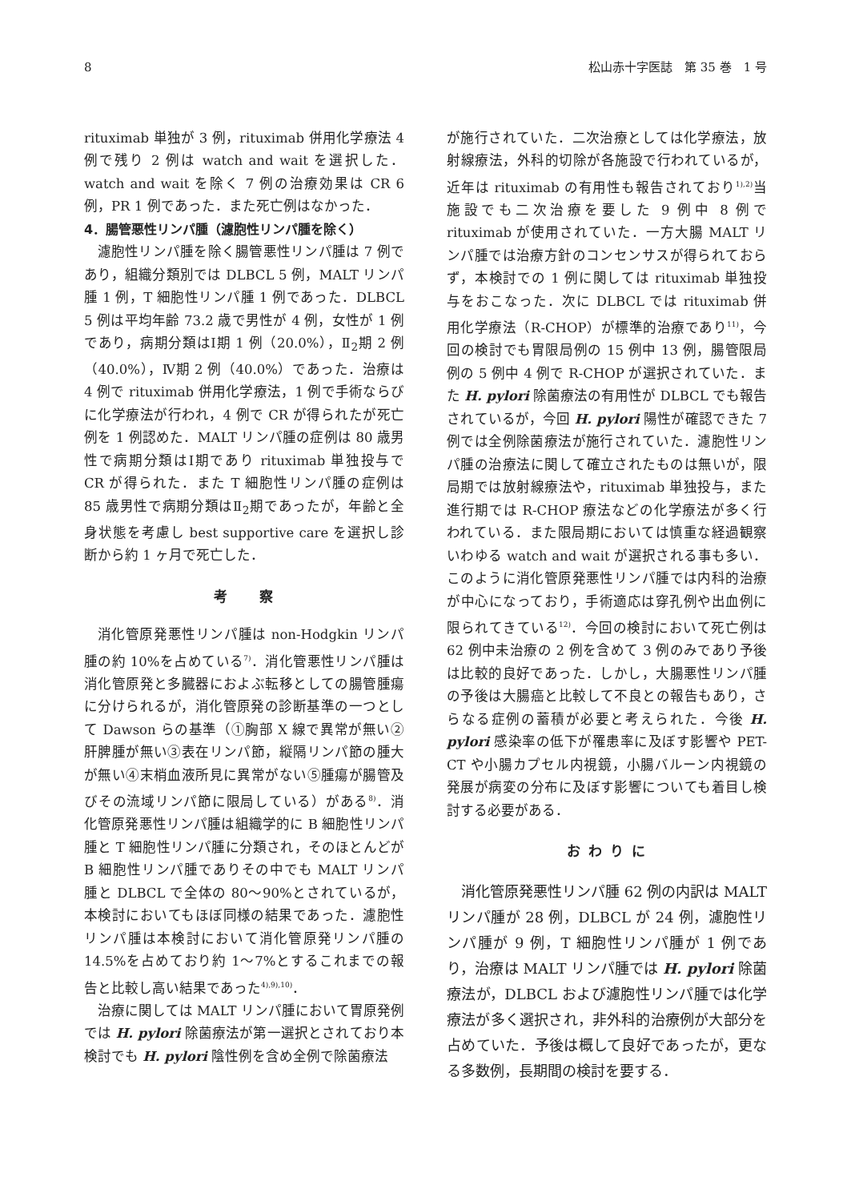8 松山赤十字医誌　第 35 巻　1 号
rituximab 単独が 3 例，rituximab 併用化学療法 4 例で残り 2 例は watch and wait を選択した．watch and wait を除く 7 例の治療効果は CR 6 例，PR 1 例であった．また死亡例はなかった．
4．腸管悪性リンパ腫（濾胞性リンパ腫を除く）
濾胞性リンパ腫を除く腸管悪性リンパ腫は 7 例であり，組織分類別では DLBCL 5 例，MALT リンパ腫 1 例，T 細胞性リンパ腫 1 例であった．DLBCL 5 例は平均年齢 73.2 歳で男性が 4 例，女性が 1 例であり，病期分類はⅠ期 1 例（20.0%），Ⅱ<sub>2</sub>期 2 例（40.0%），Ⅳ期 2 例（40.0%）であった．治療は 4 例で rituximab 併用化学療法，1 例で手術ならびに化学療法が行われ，4 例で CR が得られたが死亡例を 1 例認めた．MALT リンパ腫の症例は 80 歳男性で病期分類はⅠ期であり rituximab 単独投与で CR が得られた．また T 細胞性リンパ腫の症例は 85 歳男性で病期分類はⅡ<sub>2</sub>期であったが，年齢と全身状態を考慮し best supportive care を選択し診断から約 1 ヶ月で死亡した．
考　　察
消化管原発悪性リンパ腫は non-Hodgkin リンパ腫の約 10%を占めている<sup>7)</sup>．消化管悪性リンパ腫は消化管原発と多臓器におよぶ転移としての腸管腫瘍に分けられるが，消化管原発の診断基準の一つとして Dawson らの基準（①胸部 X 線で異常が無い②肝脾腫が無い③表在リンパ節，縦隔リンパ節の腫大が無い④末梢血液所見に異常がない⑤腫瘍が腸管及びその流域リンパ節に限局している）がある<sup>8)</sup>．消化管原発悪性リンパ腫は組織学的に B 細胞性リンパ腫と T 細胞性リンパ腫に分類され，そのほとんどが B 細胞性リンパ腫でありその中でも MALT リンパ腫と DLBCL で全体の 80〜90%とされているが，本検討においてもほぼ同様の結果であった．濾胞性リンパ腫は本検討において消化管原発リンパ腫の 14.5%を占めており約 1〜7%とするこれまでの報告と比較し高い結果であった<sup>4),9),10)</sup>．
治療に関しては MALT リンパ腫において胃原発例では H. pylori 除菌療法が第一選択とされており本検討でも H. pylori 陰性例を含め全例で除菌療法
が施行されていた．二次治療としては化学療法，放射線療法，外科的切除が各施設で行われているが，近年は rituximab の有用性も報告されており<sup>1),2)</sup>当施設でも二次治療を要した 9 例中 8 例で rituximab が使用されていた．一方大腸 MALT リンパ腫では治療方針のコンセンサスが得られておらず，本検討での 1 例に関しては rituximab 単独投与をおこなった．次に DLBCL では rituximab 併用化学療法（R-CHOP）が標準的治療であり<sup>11)</sup>，今回の検討でも胃限局例の 15 例中 13 例，腸管限局例の 5 例中 4 例で R-CHOP が選択されていた．また H. pylori 除菌療法の有用性が DLBCL でも報告されているが，今回 H. pylori 陽性が確認できた 7 例では全例除菌療法が施行されていた．濾胞性リンパ腫の治療法に関して確立されたものは無いが，限局期では放射線療法や，rituximab 単独投与，また進行期では R-CHOP 療法などの化学療法が多く行われている．また限局期においては慎重な経過観察いわゆる watch and wait が選択される事も多い．このように消化管原発悪性リンパ腫では内科的治療が中心になっており，手術適応は穿孔例や出血例に限られてきている<sup>12)</sup>．今回の検討において死亡例は 62 例中未治療の 2 例を含めて 3 例のみであり予後は比較的良好であった．しかし，大腸悪性リンパ腫の予後は大腸癌と比較して不良との報告もあり，さらなる症例の蓄積が必要と考えられた．今後 H. pylori 感染率の低下が罹患率に及ぼす影響や PET-CT や小腸カプセル内視鏡，小腸バルーン内視鏡の発展が病変の分布に及ぼす影響についても着目し検討する必要がある．
お わ り に
消化管原発悪性リンパ腫 62 例の内訳は MALT リンパ腫が 28 例，DLBCL が 24 例，濾胞性リンパ腫が 9 例，T 細胞性リンパ腫が 1 例であり，治療は MALT リンパ腫では H. pylori 除菌療法が，DLBCL および濾胞性リンパ腫では化学療法が多く選択され，非外科的治療例が大部分を占めていた．予後は概して良好であったが，更なる多数例，長期間の検討を要する．